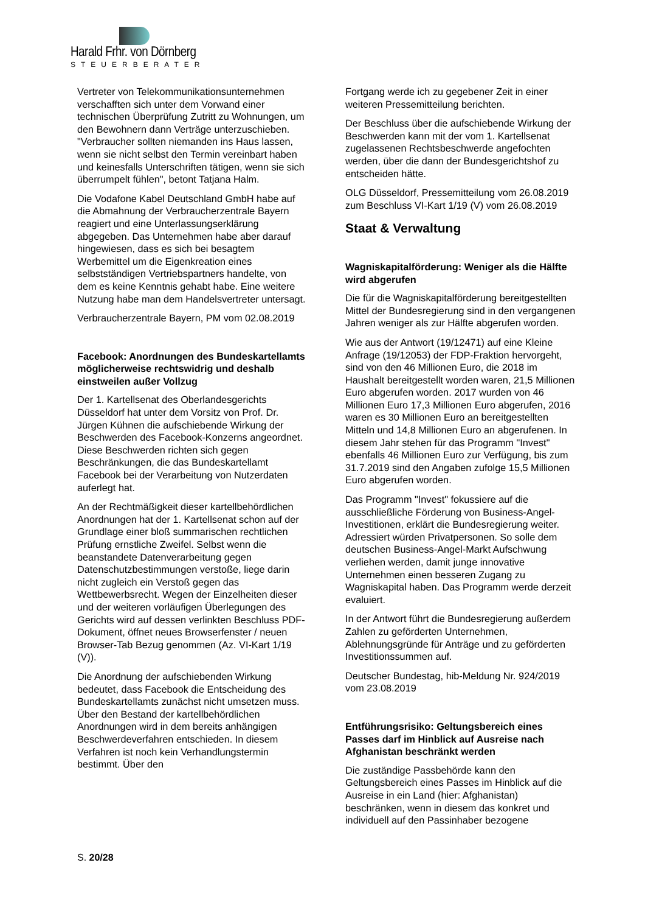Harald Frhr. von Dörnberg
STEUERBERATER
Vertreter von Telekommunikationsunternehmen verschafften sich unter dem Vorwand einer technischen Überprüfung Zutritt zu Wohnungen, um den Bewohnern dann Verträge unterzuschieben. "Verbraucher sollten niemanden ins Haus lassen, wenn sie nicht selbst den Termin vereinbart haben und keinesfalls Unterschriften tätigen, wenn sie sich überrumpelt fühlen", betont Tatjana Halm.
Die Vodafone Kabel Deutschland GmbH habe auf die Abmahnung der Verbraucherzentrale Bayern reagiert und eine Unterlassungserklärung abgegeben. Das Unternehmen habe aber darauf hingewiesen, dass es sich bei besagtem Werbemittel um die Eigenkreation eines selbstständigen Vertriebspartners handelte, von dem es keine Kenntnis gehabt habe. Eine weitere Nutzung habe man dem Handelsvertreter untersagt.
Verbraucherzentrale Bayern, PM vom 02.08.2019
Facebook: Anordnungen des Bundeskartellamts möglicherweise rechtswidrig und deshalb einstweilen außer Vollzug
Der 1. Kartellsenat des Oberlandesgerichts Düsseldorf hat unter dem Vorsitz von Prof. Dr. Jürgen Kühnen die aufschiebende Wirkung der Beschwerden des Facebook-Konzerns angeordnet. Diese Beschwerden richten sich gegen Beschränkungen, die das Bundeskartellamt Facebook bei der Verarbeitung von Nutzerdaten auferlegt hat.
An der Rechtmäßigkeit dieser kartellbehördlichen Anordnungen hat der 1. Kartellsenat schon auf der Grundlage einer bloß summarischen rechtlichen Prüfung ernstliche Zweifel. Selbst wenn die beanstandete Datenverarbeitung gegen Datenschutzbestimmungen verstoße, liege darin nicht zugleich ein Verstoß gegen das Wettbewerbsrecht. Wegen der Einzelheiten dieser und der weiteren vorläufigen Überlegungen des Gerichts wird auf dessen verlinkten Beschluss PDF-Dokument, öffnet neues Browserfenster / neuen Browser-Tab Bezug genommen (Az. VI-Kart 1/19 (V)).
Die Anordnung der aufschiebenden Wirkung bedeutet, dass Facebook die Entscheidung des Bundeskartellamts zunächst nicht umsetzen muss. Über den Bestand der kartellbehördlichen Anordnungen wird in dem bereits anhängigen Beschwerdeverfahren entschieden. In diesem Verfahren ist noch kein Verhandlungstermin bestimmt. Über den
Fortgang werde ich zu gegebener Zeit in einer weiteren Pressemitteilung berichten.
Der Beschluss über die aufschiebende Wirkung der Beschwerden kann mit der vom 1. Kartellsenat zugelassenen Rechtsbeschwerde angefochten werden, über die dann der Bundesgerichtshof zu entscheiden hätte.
OLG Düsseldorf, Pressemitteilung vom 26.08.2019 zum Beschluss VI-Kart 1/19 (V) vom 26.08.2019
Staat & Verwaltung
Wagniskapitalförderung: Weniger als die Hälfte wird abgerufen
Die für die Wagniskapitalförderung bereitgestellten Mittel der Bundesregierung sind in den vergangenen Jahren weniger als zur Hälfte abgerufen worden.
Wie aus der Antwort (19/12471) auf eine Kleine Anfrage (19/12053) der FDP-Fraktion hervorgeht, sind von den 46 Millionen Euro, die 2018 im Haushalt bereitgestellt worden waren, 21,5 Millionen Euro abgerufen worden. 2017 wurden von 46 Millionen Euro 17,3 Millionen Euro abgerufen, 2016 waren es 30 Millionen Euro an bereitgestellten Mitteln und 14,8 Millionen Euro an abgerufenen. In diesem Jahr stehen für das Programm "Invest" ebenfalls 46 Millionen Euro zur Verfügung, bis zum 31.7.2019 sind den Angaben zufolge 15,5 Millionen Euro abgerufen worden.
Das Programm "Invest" fokussiere auf die ausschließliche Förderung von Business-Angel-Investitionen, erklärt die Bundesregierung weiter. Adressiert würden Privatpersonen. So solle dem deutschen Business-Angel-Markt Aufschwung verliehen werden, damit junge innovative Unternehmen einen besseren Zugang zu Wagniskapital haben. Das Programm werde derzeit evaluiert.
In der Antwort führt die Bundesregierung außerdem Zahlen zu geförderten Unternehmen, Ablehnungsgründe für Anträge und zu geförderten Investitionssummen auf.
Deutscher Bundestag, hib-Meldung Nr. 924/2019 vom 23.08.2019
Entführungsrisiko: Geltungsbereich eines Passes darf im Hinblick auf Ausreise nach Afghanistan beschränkt werden
Die zuständige Passbehörde kann den Geltungsbereich eines Passes im Hinblick auf die Ausreise in ein Land (hier: Afghanistan) beschränken, wenn in diesem das konkret und individuell auf den Passinhaber bezogene
S. 20/28